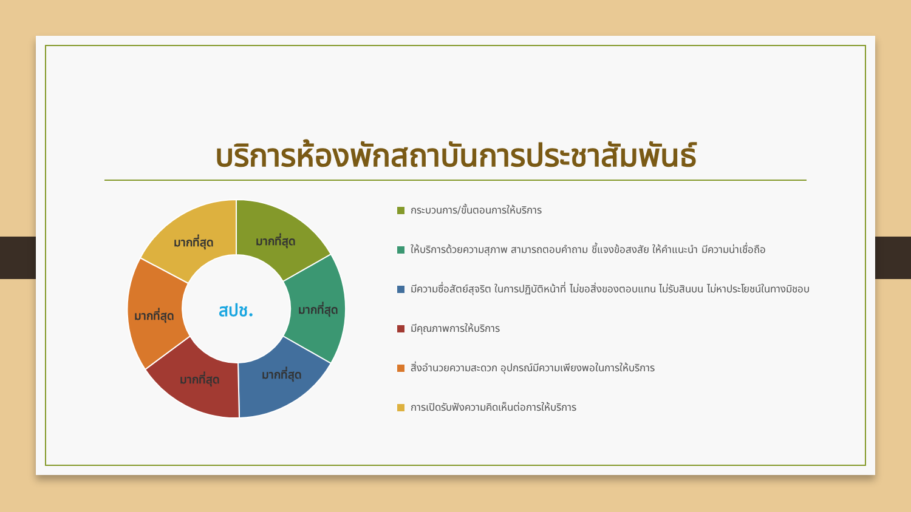บริการห้องพักสถาบันการประชาสัมพันธ์
มากที่สุด
มากที่สุด
มากที่สุด
มากที่สุด
มากที่สุด
มากที่สุด
สปช.
กระบวนการ/ขั้นตอนการให้บริการ
ให้บริการด้วยความสุภาพ สามารถตอบคำถาม ชี้แจงข้อสงสัย ให้คำแนะนำ มีความน่าเชื่อถือ
มีความซื่อสัตย์สุจริต ในการปฏิบัติหน้าที่ ไม่ขอสิ่งของตอบแทน ไม่รับสินบน ไม่หาประโยชน์ในทางมิชอบ
มีคุณภาพการให้บริการ
สิ่งอำนวยความสะดวก อุปกรณ์มีความเพียงพอในการให้บริการ
การเปิดรับฟังความคิดเห็นต่อการให้บริการ